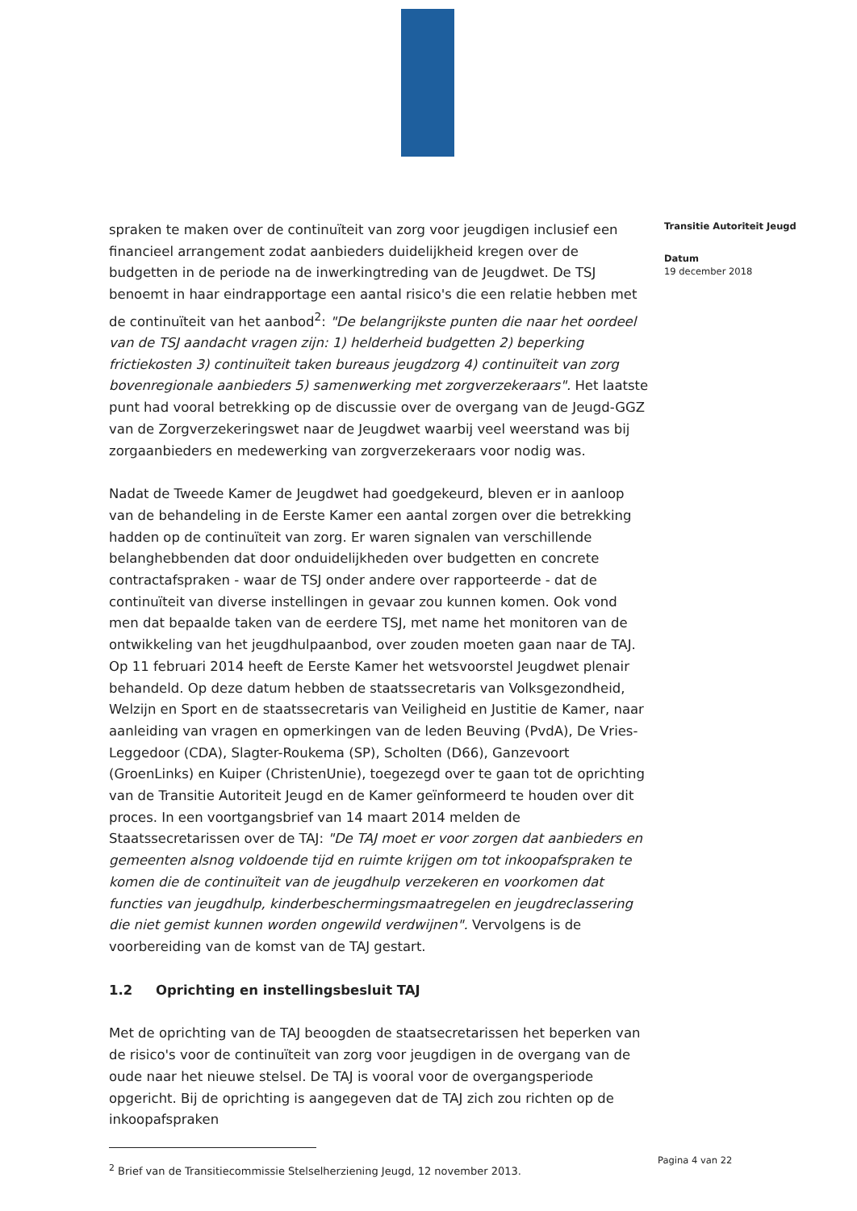spraken te maken over de continuïteit van zorg voor jeugdigen inclusief een financieel arrangement zodat aanbieders duidelijkheid kregen over de budgetten in de periode na de inwerkingtreding van de Jeugdwet. De TSJ benoemt in haar eindrapportage een aantal risico's die een relatie hebben met de continuïteit van het aanbod<sup>2</sup>: "De belangrijkste punten die naar het oordeel van de TSJ aandacht vragen zijn: 1) helderheid budgetten 2) beperking frictiekosten 3) continuïteit taken bureaus jeugdzorg 4) continuïteit van zorg bovenregionale aanbieders 5) samenwerking met zorgverzekeraars". Het laatste punt had vooral betrekking op de discussie over de overgang van de Jeugd-GGZ van de Zorgverzekeringswet naar de Jeugdwet waarbij veel weerstand was bij zorgaanbieders en medewerking van zorgverzekeraars voor nodig was.
Nadat de Tweede Kamer de Jeugdwet had goedgekeurd, bleven er in aanloop van de behandeling in de Eerste Kamer een aantal zorgen over die betrekking hadden op de continuïteit van zorg. Er waren signalen van verschillende belanghebbenden dat door onduidelijkheden over budgetten en concrete contractafspraken - waar de TSJ onder andere over rapporteerde - dat de continuïteit van diverse instellingen in gevaar zou kunnen komen. Ook vond men dat bepaalde taken van de eerdere TSJ, met name het monitoren van de ontwikkeling van het jeugdhulpaanbod, over zouden moeten gaan naar de TAJ. Op 11 februari 2014 heeft de Eerste Kamer het wetsvoorstel Jeugdwet plenair behandeld. Op deze datum hebben de staatssecretaris van Volksgezondheid, Welzijn en Sport en de staatssecretaris van Veiligheid en Justitie de Kamer, naar aanleiding van vragen en opmerkingen van de leden Beuving (PvdA), De Vries-Leggedoor (CDA), Slagter-Roukema (SP), Scholten (D66), Ganzevoort (GroenLinks) en Kuiper (ChristenUnie), toegezegd over te gaan tot de oprichting van de Transitie Autoriteit Jeugd en de Kamer geïnformeerd te houden over dit proces. In een voortgangsbrief van 14 maart 2014 melden de Staatssecretarissen over de TAJ: "De TAJ moet er voor zorgen dat aanbieders en gemeenten alsnog voldoende tijd en ruimte krijgen om tot inkoopafspraken te komen die de continuïteit van de jeugdhulp verzekeren en voorkomen dat functies van jeugdhulp, kinderbeschermingsmaatregelen en jeugdreclassering die niet gemist kunnen worden ongewild verdwijnen". Vervolgens is de voorbereiding van de komst van de TAJ gestart.
1.2 Oprichting en instellingsbesluit TAJ
Met de oprichting van de TAJ beoogden de staatsecretarissen het beperken van de risico's voor de continuïteit van zorg voor jeugdigen in de overgang van de oude naar het nieuwe stelsel. De TAJ is vooral voor de overgangsperiode opgericht. Bij de oprichting is aangegeven dat de TAJ zich zou richten op de inkoopafspraken
<sup>2</sup> Brief van de Transitiecommissie Stelselherziening Jeugd, 12 november 2013.
Transitie Autoriteit Jeugd
Datum
19 december 2018
Pagina 4 van 22